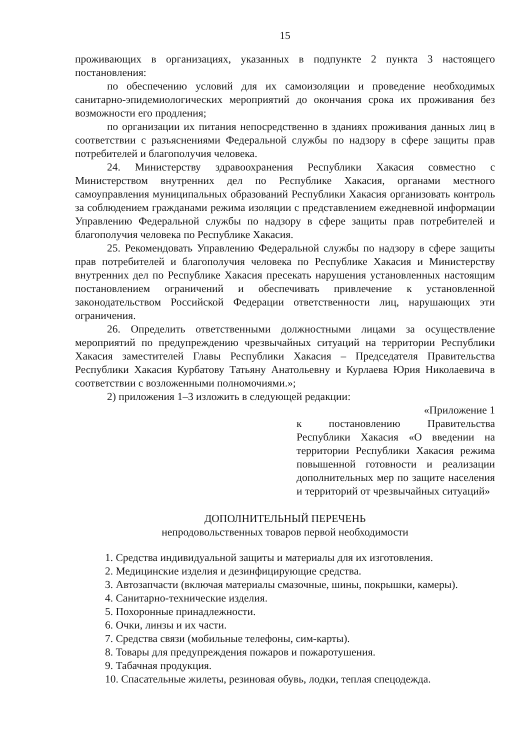15
проживающих в организациях, указанных в подпункте 2 пункта 3 настоящего постановления:
по обеспечению условий для их самоизоляции и проведение необходимых санитарно-эпидемиологических мероприятий до окончания срока их проживания без возможности его продления;
по организации их питания непосредственно в зданиях проживания данных лиц в соответствии с разъяснениями Федеральной службы по надзору в сфере защиты прав потребителей и благополучия человека.
24. Министерству здравоохранения Республики Хакасия совместно с Министерством внутренних дел по Республике Хакасия, органами местного самоуправления муниципальных образований Республики Хакасия организовать контроль за соблюдением гражданами режима изоляции с представлением ежедневной информации Управлению Федеральной службы по надзору в сфере защиты прав потребителей и благополучия человека по Республике Хакасия.
25. Рекомендовать Управлению Федеральной службы по надзору в сфере защиты прав потребителей и благополучия человека по Республике Хакасия и Министерству внутренних дел по Республике Хакасия пресекать нарушения установленных настоящим постановлением ограничений и обеспечивать привлечение к установленной законодательством Российской Федерации ответственности лиц, нарушающих эти ограничения.
26. Определить ответственными должностными лицами за осуществление мероприятий по предупреждению чрезвычайных ситуаций на территории Республики Хакасия заместителей Главы Республики Хакасия – Председателя Правительства Республики Хакасия Курбатову Татьяну Анатольевну и Курлаева Юрия Николаевича в соответствии с возложенными полномочиями.»;
2) приложения 1–3 изложить в следующей редакции:
«Приложение 1
к постановлению Правительства Республики Хакасия «О введении на территории Республики Хакасия режима повышенной готовности и реализации дополнительных мер по защите населения и территорий от чрезвычайных ситуаций»
ДОПОЛНИТЕЛЬНЫЙ ПЕРЕЧЕНЬ
непродовольственных товаров первой необходимости
1. Средства индивидуальной защиты и материалы для их изготовления.
2. Медицинские изделия и дезинфицирующие средства.
3. Автозапчасти (включая материалы смазочные, шины, покрышки, камеры).
4. Санитарно-технические изделия.
5. Похоронные принадлежности.
6. Очки, линзы и их части.
7. Средства связи (мобильные телефоны, сим-карты).
8. Товары для предупреждения пожаров и пожаротушения.
9. Табачная продукция.
10. Спасательные жилеты, резиновая обувь, лодки, теплая спецодежда.